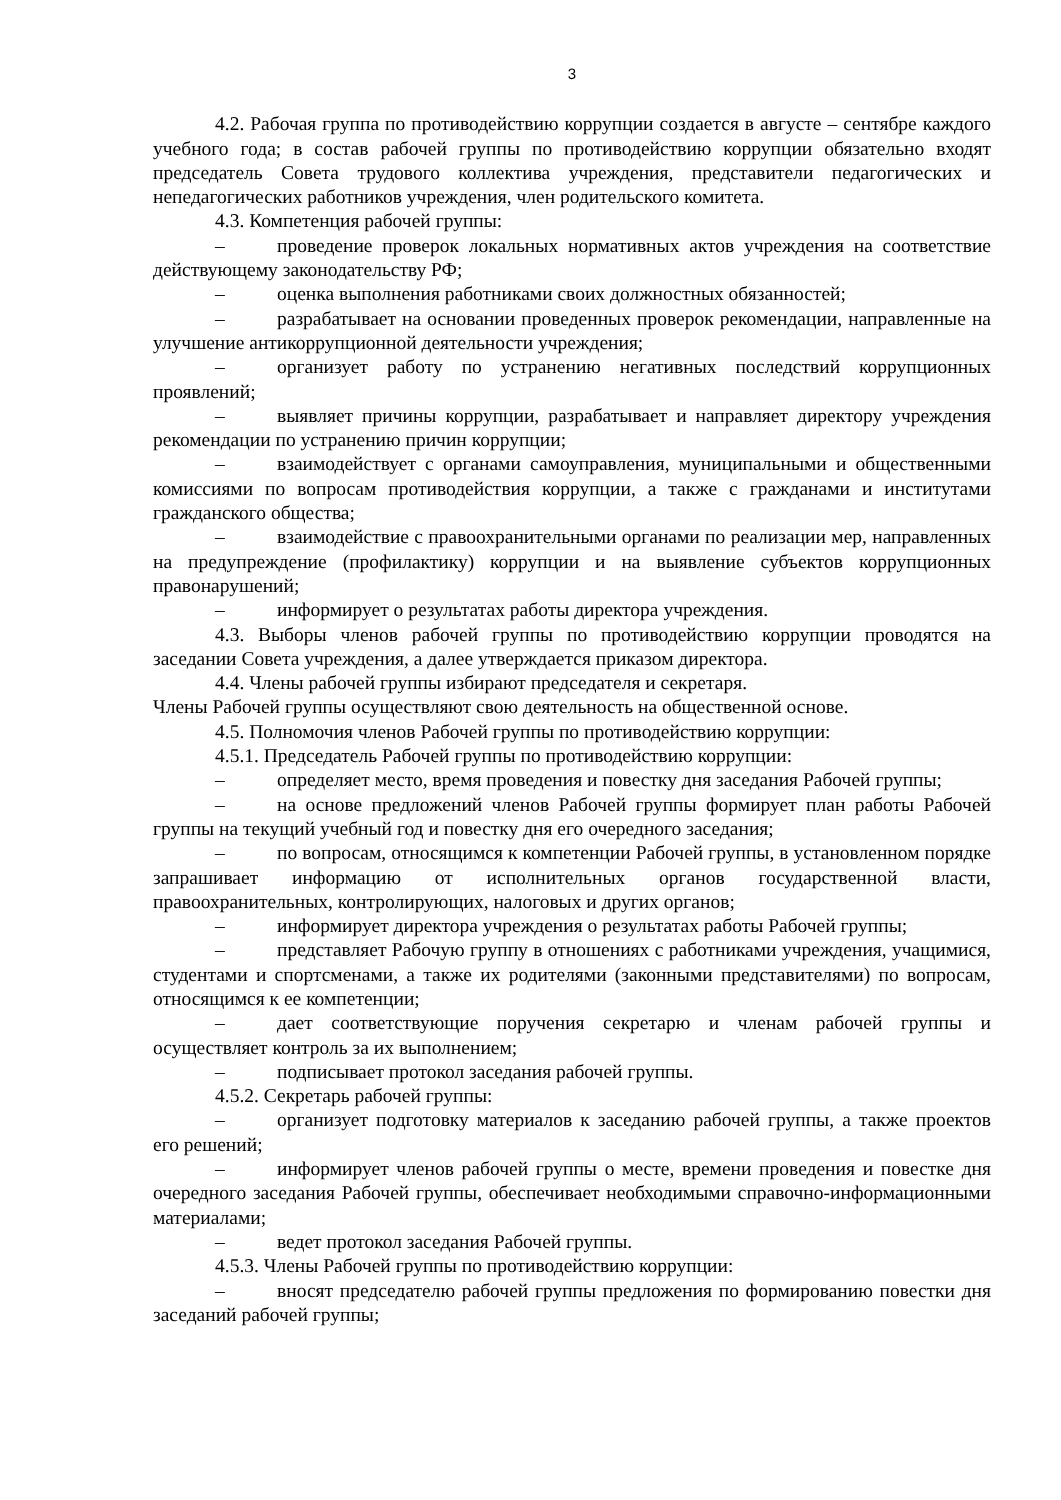3
4.2. Рабочая группа по противодействию коррупции создается в августе – сентябре каждого учебного года; в состав рабочей группы по противодействию коррупции обязательно входят председатель Совета трудового коллектива учреждения, представители педагогических и непедагогических работников учреждения, член родительского комитета.
4.3. Компетенция рабочей группы:
– проведение проверок локальных нормативных актов учреждения на соответствие действующему законодательству РФ;
– оценка выполнения работниками своих должностных обязанностей;
– разрабатывает на основании проведенных проверок рекомендации, направленные на улучшение антикоррупционной деятельности учреждения;
– организует работу по устранению негативных последствий коррупционных проявлений;
– выявляет причины коррупции, разрабатывает и направляет директору учреждения рекомендации по устранению причин коррупции;
– взаимодействует с органами самоуправления, муниципальными и общественными комиссиями по вопросам противодействия коррупции, а также с гражданами и институтами гражданского общества;
– взаимодействие с правоохранительными органами по реализации мер, направленных на предупреждение (профилактику) коррупции и на выявление субъектов коррупционных правонарушений;
– информирует о результатах работы директора учреждения.
4.3. Выборы членов рабочей группы по противодействию коррупции проводятся на заседании Совета учреждения, а далее утверждается приказом директора.
4.4. Члены рабочей группы избирают председателя и секретаря.
Члены Рабочей группы осуществляют свою деятельность на общественной основе.
4.5. Полномочия членов Рабочей группы по противодействию коррупции:
4.5.1. Председатель Рабочей группы по противодействию коррупции:
– определяет место, время проведения и повестку дня заседания Рабочей группы;
– на основе предложений членов Рабочей группы формирует план работы Рабочей группы на текущий учебный год и повестку дня его очередного заседания;
– по вопросам, относящимся к компетенции Рабочей группы, в установленном порядке запрашивает информацию от исполнительных органов государственной власти, правоохранительных, контролирующих, налоговых и других органов;
– информирует директора учреждения о результатах работы Рабочей группы;
– представляет Рабочую группу в отношениях с работниками учреждения, учащимися, студентами и спортсменами, а также их родителями (законными представителями) по вопросам, относящимся к ее компетенции;
– дает соответствующие поручения секретарю и членам рабочей группы и осуществляет контроль за их выполнением;
– подписывает протокол заседания рабочей группы.
4.5.2. Секретарь рабочей группы:
– организует подготовку материалов к заседанию рабочей группы, а также проектов его решений;
– информирует членов рабочей группы о месте, времени проведения и повестке дня очередного заседания Рабочей группы, обеспечивает необходимыми справочно-информационными материалами;
– ведет протокол заседания Рабочей группы.
4.5.3. Члены Рабочей группы по противодействию коррупции:
– вносят председателю рабочей группы предложения по формированию повестки дня заседаний рабочей группы;